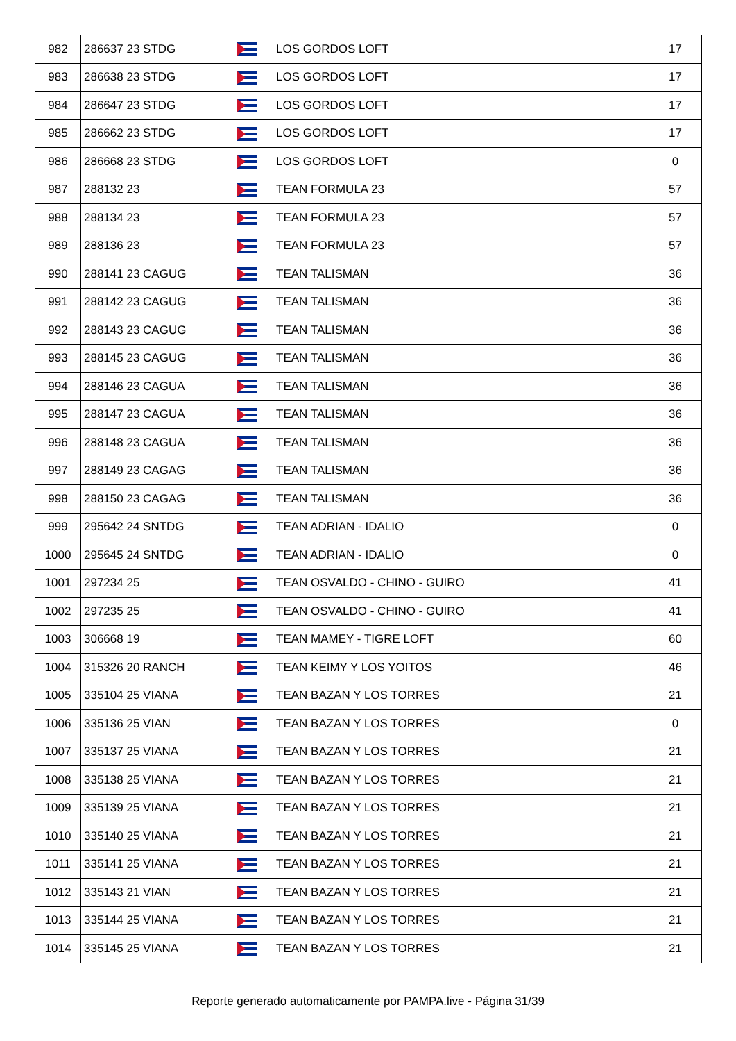| 982 | 286637 23 STDG | | LOS GORDOS LOFT | 17 |
| 983 | 286638 23 STDG | | LOS GORDOS LOFT | 17 |
| 984 | 286647 23 STDG | | LOS GORDOS LOFT | 17 |
| 985 | 286662 23 STDG | | LOS GORDOS LOFT | 17 |
| 986 | 286668 23 STDG | | LOS GORDOS LOFT | 0 |
| 987 | 288132 23 | | TEAN FORMULA 23 | 57 |
| 988 | 288134 23 | | TEAN FORMULA 23 | 57 |
| 989 | 288136 23 | | TEAN FORMULA 23 | 57 |
| 990 | 288141 23 CAGUG | | TEAN TALISMAN | 36 |
| 991 | 288142 23 CAGUG | | TEAN TALISMAN | 36 |
| 992 | 288143 23 CAGUG | | TEAN TALISMAN | 36 |
| 993 | 288145 23 CAGUG | | TEAN TALISMAN | 36 |
| 994 | 288146 23 CAGUA | | TEAN TALISMAN | 36 |
| 995 | 288147 23 CAGUA | | TEAN TALISMAN | 36 |
| 996 | 288148 23 CAGUA | | TEAN TALISMAN | 36 |
| 997 | 288149 23 CAGAG | | TEAN TALISMAN | 36 |
| 998 | 288150 23 CAGAG | | TEAN TALISMAN | 36 |
| 999 | 295642 24 SNTDG | | TEAN ADRIAN - IDALIO | 0 |
| 1000 | 295645 24 SNTDG | | TEAN ADRIAN - IDALIO | 0 |
| 1001 | 297234 25 | | TEAN OSVALDO - CHINO - GUIRO | 41 |
| 1002 | 297235 25 | | TEAN OSVALDO - CHINO - GUIRO | 41 |
| 1003 | 306668 19 | | TEAN MAMEY - TIGRE LOFT | 60 |
| 1004 | 315326 20 RANCH | | TEAN KEIMY Y LOS YOITOS | 46 |
| 1005 | 335104 25 VIANA | | TEAN BAZAN Y LOS TORRES | 21 |
| 1006 | 335136 25 VIAN | | TEAN BAZAN Y LOS TORRES | 0 |
| 1007 | 335137 25 VIANA | | TEAN BAZAN Y LOS TORRES | 21 |
| 1008 | 335138 25 VIANA | | TEAN BAZAN Y LOS TORRES | 21 |
| 1009 | 335139 25 VIANA | | TEAN BAZAN Y LOS TORRES | 21 |
| 1010 | 335140 25 VIANA | | TEAN BAZAN Y LOS TORRES | 21 |
| 1011 | 335141 25 VIANA | | TEAN BAZAN Y LOS TORRES | 21 |
| 1012 | 335143 21 VIAN | | TEAN BAZAN Y LOS TORRES | 21 |
| 1013 | 335144 25 VIANA | | TEAN BAZAN Y LOS TORRES | 21 |
| 1014 | 335145 25 VIANA | | TEAN BAZAN Y LOS TORRES | 21 |
Reporte generado automaticamente por PAMPA.live - Página 31/39